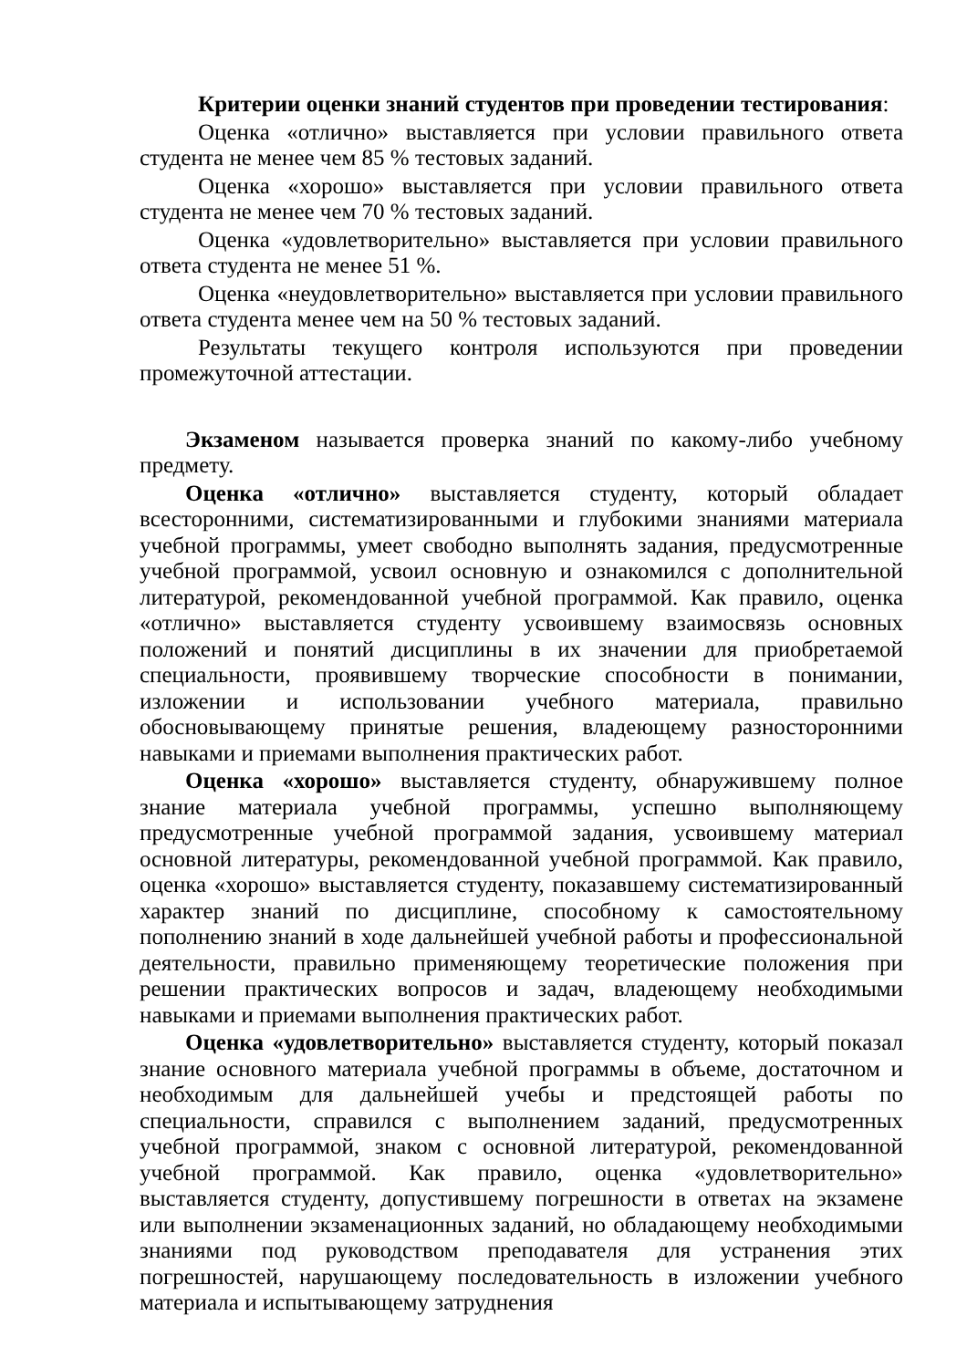Критерии оценки знаний студентов при проведении тестирования:
Оценка «отлично» выставляется при условии правильного ответа студента не менее чем 85 % тестовых заданий.
Оценка «хорошо» выставляется при условии правильного ответа студента не менее чем 70 % тестовых заданий.
Оценка «удовлетворительно» выставляется при условии правильного ответа студента не менее 51 %.
Оценка «неудовлетворительно» выставляется при условии правильного ответа студента менее чем на 50 % тестовых заданий.
Результаты текущего контроля используются при проведении промежуточной аттестации.
Экзаменом называется проверка знаний по какому-либо учебному предмету.
Оценка «отлично» выставляется студенту, который обладает всесторонними, систематизированными и глубокими знаниями материала учебной программы, умеет свободно выполнять задания, предусмотренные учебной программой, усвоил основную и ознакомился с дополнительной литературой, рекомендованной учебной программой. Как правило, оценка «отлично» выставляется студенту усвоившему взаимосвязь основных положений и понятий дисциплины в их значении для приобретаемой специальности, проявившему творческие способности в понимании, изложении и использовании учебного материала, правильно обосновывающему принятые решения, владеющему разносторонними навыками и приемами выполнения практических работ.
Оценка «хорошо» выставляется студенту, обнаружившему полное знание материала учебной программы, успешно выполняющему предусмотренные учебной программой задания, усвоившему материал основной литературы, рекомендованной учебной программой. Как правило, оценка «хорошо» выставляется студенту, показавшему систематизированный характер знаний по дисциплине, способному к самостоятельному пополнению знаний в ходе дальнейшей учебной работы и профессиональной деятельности, правильно применяющему теоретические положения при решении практических вопросов и задач, владеющему необходимыми навыками и приемами выполнения практических работ.
Оценка «удовлетворительно» выставляется студенту, который показал знание основного материала учебной программы в объеме, достаточном и необходимым для дальнейшей учебы и предстоящей работы по специальности, справился с выполнением заданий, предусмотренных учебной программой, знаком с основной литературой, рекомендованной учебной программой. Как правило, оценка «удовлетворительно» выставляется студенту, допустившему погрешности в ответах на экзамене или выполнении экзаменационных заданий, но обладающему необходимыми знаниями под руководством преподавателя для устранения этих погрешностей, нарушающему последовательность в изложении учебного материала и испытывающему затруднения